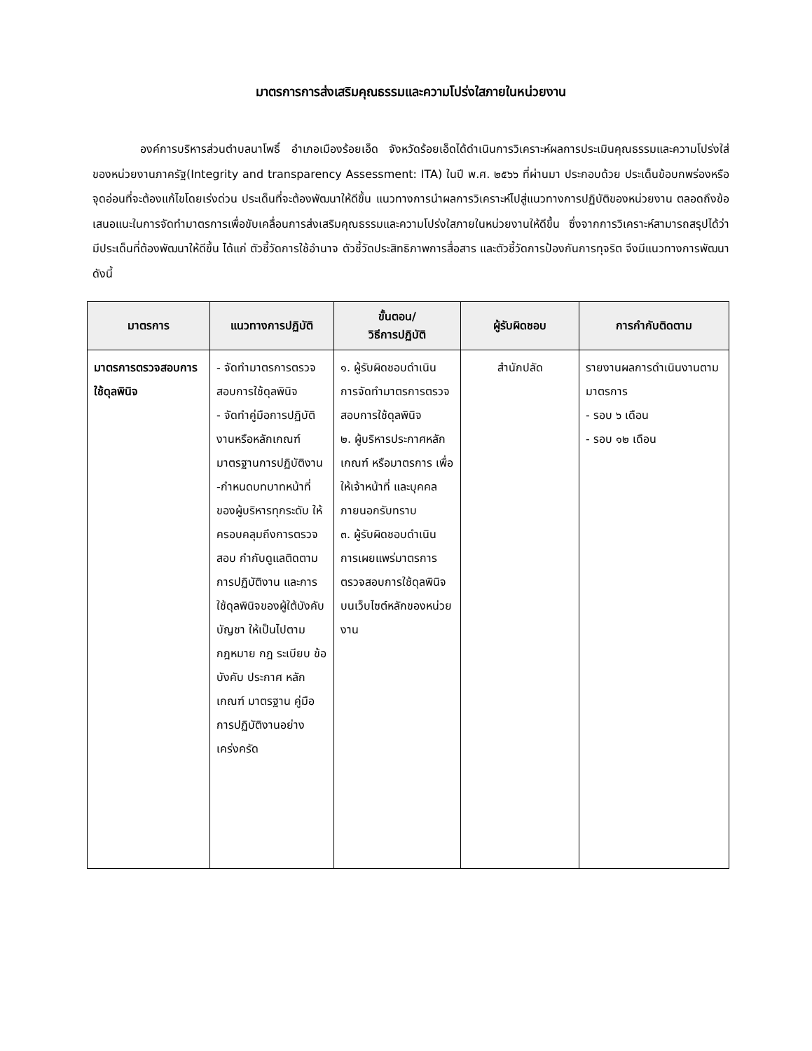มาตรการการส่งเสริมคุณธรรมและความโปร่งใสภายในหน่วยงาน
องค์การบริหารส่วนตำบลนาโพธิ์ อำเภอเมืองร้อยเอ็ด จังหวัดร้อยเอ็ดได้ดำเนินการวิเคราะห์ผลการประเมินคุณธรรมและความโปร่งใส่ของหน่วยงานภาครัฐ(Integrity and transparency Assessment: ITA) ในปี พ.ศ. ๒๕๖๖ ที่ผ่านมา ประกอบด้วย ประเด็นข้อบกพร่องหรือจุดอ่อนที่จะต้องแก้ไขโดยเร่งด่วน ประเด็นที่จะต้องพัฒนาให้ดีขึ้น แนวทางการนำผลการวิเคราะห์ไปสู่แนวทางการปฏิบัติของหน่วยงาน ตลอดถึงข้อเสนอแนะในการจัดทำมาตรการเพื่อขับเคลื่อนการส่งเสริมคุณธรรมและความโปร่งใสภายในหน่วยงานให้ดีขึ้น ซึ่งจากการวิเคราะห์สามารถสรุปได้ว่า มีประเด็นที่ต้องพัฒนาให้ดีขึ้น ได้แก่ ตัวชี้วัดการใช้อำนาจ ตัวชี้วัดประสิทธิภาพการสื่อสาร และตัวชี้วัดการป้องกันการทุจริต จึงมีแนวทางการพัฒนาดังนี้
| มาตรการ | แนวทางการปฏิบัติ | ขั้นตอน/ วิธีการปฏิบัติ | ผู้รับผิดชอบ | การกำกับติดตาม |
| --- | --- | --- | --- | --- |
| มาตรการตรวจสอบการใช้ดุลพินิจ | - จัดทำมาตรการตรวจสอบการใช้ดุลพินิจ - จัดทำคู่มือการปฏิบัติงานหรือหลักเกณฑ์มาตรฐานการปฏิบัติงาน -กำหนดบทบาทหน้าที่ของผู้บริหารทุกระดับ ให้ครอบคลุมถึงการตรวจสอบ กำกับดูแลติดตามการปฏิบัติงาน และการใช้ดุลพินิจของผู้ใต้บังคับบัญชา ให้เป็นไปตามกฎหมาย กฎ ระเบียบ ข้อบังคับ ประกาศ หลักเกณฑ์ มาตรฐาน คู่มือการปฏิบัติงานอย่างเคร่งครัด | ๑. ผู้รับผิดชอบดำเนินการจัดทำมาตรการตรวจสอบการใช้ดุลพินิจ ๒. ผู้บริหารประกาศหลักเกณฑ์ หรือมาตรการ เพื่อให้เจ้าหน้าที่ และบุคคลภายนอกรับทราบ ๓. ผู้รับผิดชอบดำเนินการเผยแพร่มาตรการตรวจสอบการใช้ดุลพินิจ บนเว็บไซต์หลักของหน่วยงาน | สำนักปลัด | รายงานผลการดำเนินงานตามมาตรการ - รอบ ๖ เดือน - รอบ ๑๒ เดือน |